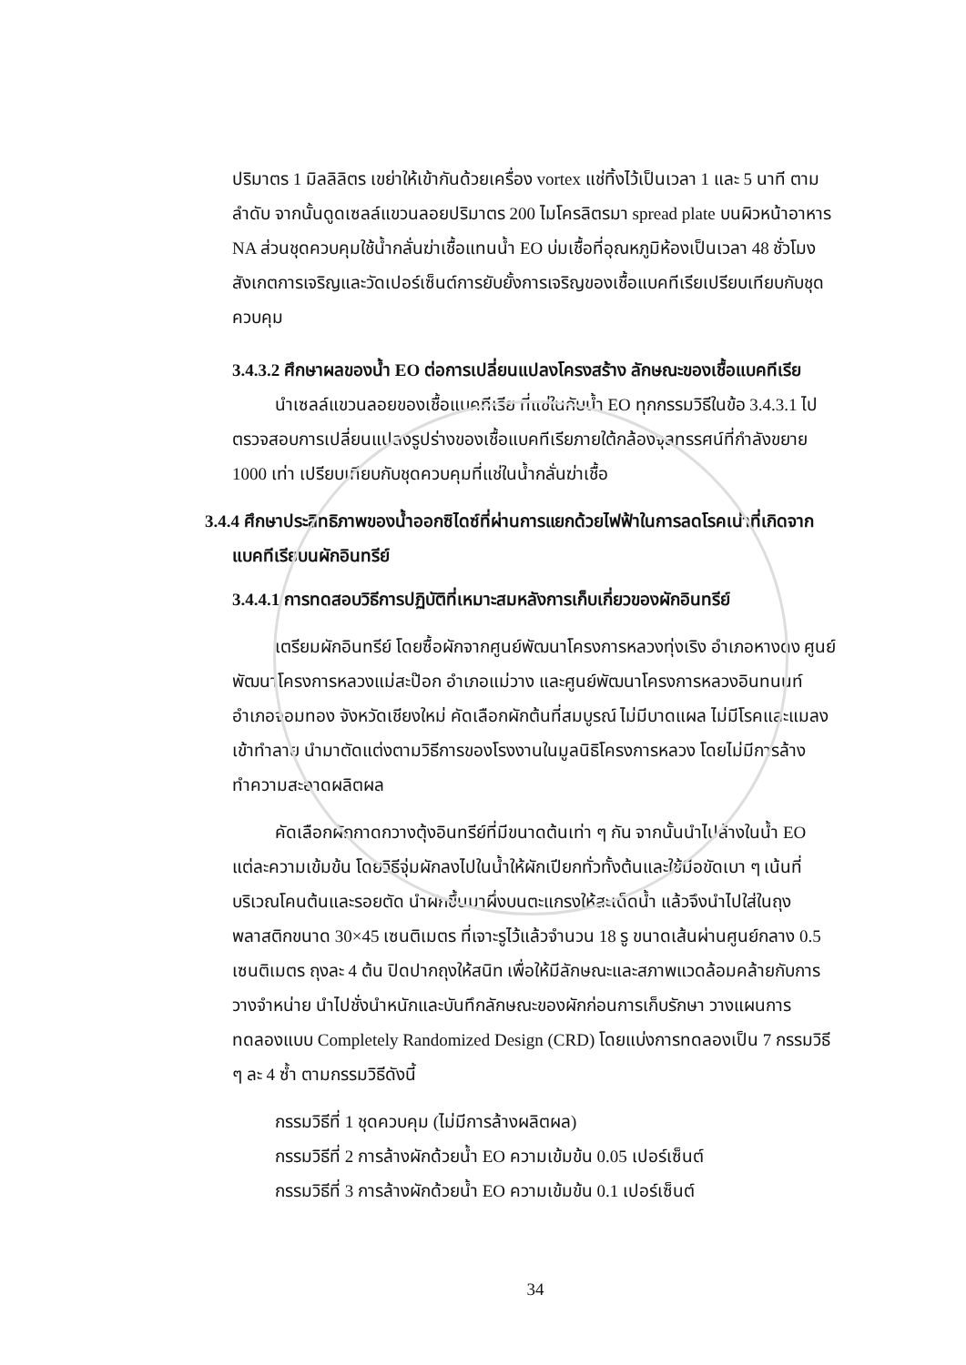ปริมาตร 1 มิลลิลิตร เขย่าให้เข้ากันด้วยเครื่อง vortex แช่ทิ้งไว้เป็นเวลา 1 และ 5 นาที ตามลำดับ จากนั้นดูดเซลล์แขวนลอยปริมาตร 200 ไมโครลิตรมา spread plate บนผิวหน้าอาหาร NA ส่วนชุดควบคุมใช้น้ำกลั่นฆ่าเชื้อแทนน้ำ EO บ่มเชื้อที่อุณหภูมิห้องเป็นเวลา 48 ชั่วโมง สังเกตการเจริญและวัดเปอร์เซ็นต์การยับยั้งการเจริญของเชื้อแบคทีเรียเปรียบเทียบกับชุดควบคุม
3.4.3.2 ศึกษาผลของน้ำ EO ต่อการเปลี่ยนแปลงโครงสร้าง ลักษณะของเชื้อแบคทีเรีย
นำเซลล์แขวนลอยของเชื้อแบคทีเรีย ที่แช่ในกับน้ำ EO ทุกกรรมวิธีในข้อ 3.4.3.1 ไปตรวจสอบการเปลี่ยนแปลงรูปร่างของเชื้อแบคทีเรียภายใต้กล้องจุลทรรศน์ที่กำลังขยาย 1000 เท่า เปรียบเทียบกับชุดควบคุมที่แช่ในน้ำกลั่นฆ่าเชื้อ
3.4.4 ศึกษาประสิทธิภาพของน้ำออกซิไดซ์ที่ผ่านการแยกด้วยไฟฟ้าในการลดโรคเน่าที่เกิดจาก
แบคทีเรียบนผักอินทรีย์
3.4.4.1 การทดสอบวิธีการปฏิบัติที่เหมาะสมหลังการเก็บเกี่ยวของผักอินทรีย์
เตรียมผักอินทรีย์ โดยซื้อผักจากศูนย์พัฒนาโครงการหลวงทุ่งเริง อำเภอหางดง ศูนย์พัฒนาโครงการหลวงแม่สะป๊อก อำเภอแม่วาง และศูนย์พัฒนาโครงการหลวงอินทนนท์ อำเภอจอมทอง จังหวัดเชียงใหม่ คัดเลือกผักต้นที่สมบูรณ์ ไม่มีบาดแผล ไม่มีโรคและแมลงเข้าทำลาย นำมาตัดแต่งตามวิธีการของโรงงานในมูลนิธิโครงการหลวง โดยไม่มีการล้างทำความสะอาดผลิตผล
คัดเลือกผักกาดกวางตุ้งอินทรีย์ที่มีขนาดต้นเท่า ๆ กัน จากนั้นนำไปล้างในน้ำ EO แต่ละความเข้มข้น โดยวิธีจุ่มผักลงไปในน้ำให้ผักเปียกทั่วทั้งต้นและใช้มือขัดเบา ๆ เน้นที่บริเวณโคนต้นและรอยตัด นำผักขึ้นมาผึ่งบนตะแกรงให้สะเด็ดน้ำ แล้วจึงนำไปใส่ในถุงพลาสติกขนาด 30×45 เซนติเมตร ที่เจาะรูไว้แล้วจำนวน 18 รู ขนาดเส้นผ่านศูนย์กลาง 0.5 เซนติเมตร ถุงละ 4 ต้น ปิดปากถุงให้สนิท เพื่อให้มีลักษณะและสภาพแวดล้อมคล้ายกับการวางจำหน่าย นำไปชั่งนำหนักและบันทึกลักษณะของผักก่อนการเก็บรักษา วางแผนการทดลองแบบ Completely Randomized Design (CRD) โดยแบ่งการทดลองเป็น 7 กรรมวิธี ๆ ละ 4 ซ้ำ ตามกรรมวิธีดังนี้
กรรมวิธีที่ 1 ชุดควบคุม (ไม่มีการล้างผลิตผล)
กรรมวิธีที่ 2 การล้างผักด้วยน้ำ EO ความเข้มข้น 0.05 เปอร์เซ็นต์
กรรมวิธีที่ 3 การล้างผักด้วยน้ำ EO ความเข้มข้น 0.1 เปอร์เซ็นต์
34